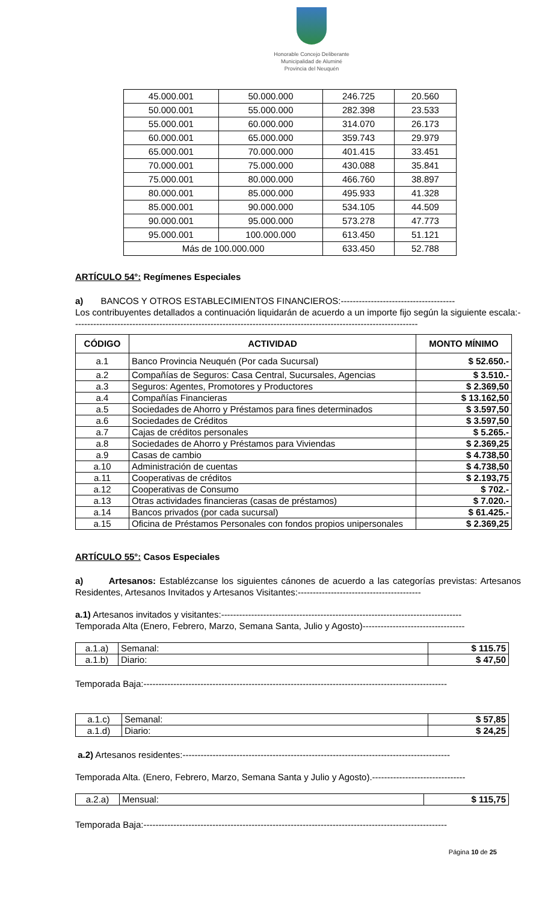Honorable Concejo Deliberante
Municipalidad de Aluminé
Provincia del Neuquén
| 45.000.001 | 50.000.000 | 246.725 | 20.560 |
| 50.000.001 | 55.000.000 | 282.398 | 23.533 |
| 55.000.001 | 60.000.000 | 314.070 | 26.173 |
| 60.000.001 | 65.000.000 | 359.743 | 29.979 |
| 65.000.001 | 70.000.000 | 401.415 | 33.451 |
| 70.000.001 | 75.000.000 | 430.088 | 35.841 |
| 75.000.001 | 80.000.000 | 466.760 | 38.897 |
| 80.000.001 | 85.000.000 | 495.933 | 41.328 |
| 85.000.001 | 90.000.000 | 534.105 | 44.509 |
| 90.000.001 | 95.000.000 | 573.278 | 47.773 |
| 95.000.001 | 100.000.000 | 613.450 | 51.121 |
| Más de 100.000.000 | | 633.450 | 52.788 |
ARTÍCULO 54°: Regímenes Especiales
a) BANCOS Y OTROS ESTABLECIMIENTOS FINANCIEROS:--------------------------------------
Los contribuyentes detallados a continuación liquidarán de acuerdo a un importe fijo según la siguiente escala:-------------------------------------------------------------------------------------------------------------------
| CÓDIGO | ACTIVIDAD | MONTO MÍNIMO |
| --- | --- | --- |
| a.1 | Banco Provincia Neuquén (Por cada Sucursal) | $ 52.650.- |
| a.2 | Compañías de Seguros: Casa Central, Sucursales, Agencias | $ 3.510.- |
| a.3 | Seguros: Agentes, Promotores y Productores | $ 2.369,50 |
| a.4 | Compañías Financieras | $ 13.162,50 |
| a.5 | Sociedades de Ahorro y Préstamos para fines determinados | $ 3.597,50 |
| a.6 | Sociedades de Créditos | $ 3.597,50 |
| a.7 | Cajas de créditos personales | $ 5.265.- |
| a.8 | Sociedades de Ahorro y Préstamos para Viviendas | $ 2.369,25 |
| a.9 | Casas de cambio | $ 4.738,50 |
| a.10 | Administración de cuentas | $ 4.738,50 |
| a.11 | Cooperativas de créditos | $ 2.193,75 |
| a.12 | Cooperativas de Consumo | $ 702.- |
| a.13 | Otras actividades financieras (casas de préstamos) | $ 7.020.- |
| a.14 | Bancos privados (por cada sucursal) | $ 61.425.- |
| a.15 | Oficina de Préstamos Personales con fondos propios unipersonales | $ 2.369,25 |
ARTÍCULO 55°: Casos Especiales
a) Artesanos: Establézcanse los siguientes cánones de acuerdo a las categorías previstas: Artesanos Residentes, Artesanos Invitados y Artesanos Visitantes:-----------------------------------------
a.1) Artesanos invitados y visitantes:--------------------------------------------------------------------------------
Temporada Alta (Enero, Febrero, Marzo, Semana Santa, Julio y Agosto)----------------------------------
| a.1.a) | Semanal: | $ 115.75 |
| a.1.b) | Diario: | $ 47,50 |
Temporada Baja:-----------------------------------------------------------------------------------------------------
| a.1.c) | Semanal: | $ 57,85 |
| a.1.d) | Diario: | $ 24,25 |
a.2) Artesanos residentes:-----------------------------------------------------------------------------------------
Temporada Alta. (Enero, Febrero, Marzo, Semana Santa y Julio y Agosto).-------------------------------
| a.2.a) | Mensual: | $ 115,75 |
Temporada Baja:-----------------------------------------------------------------------------------------------------
Página 10 de 25